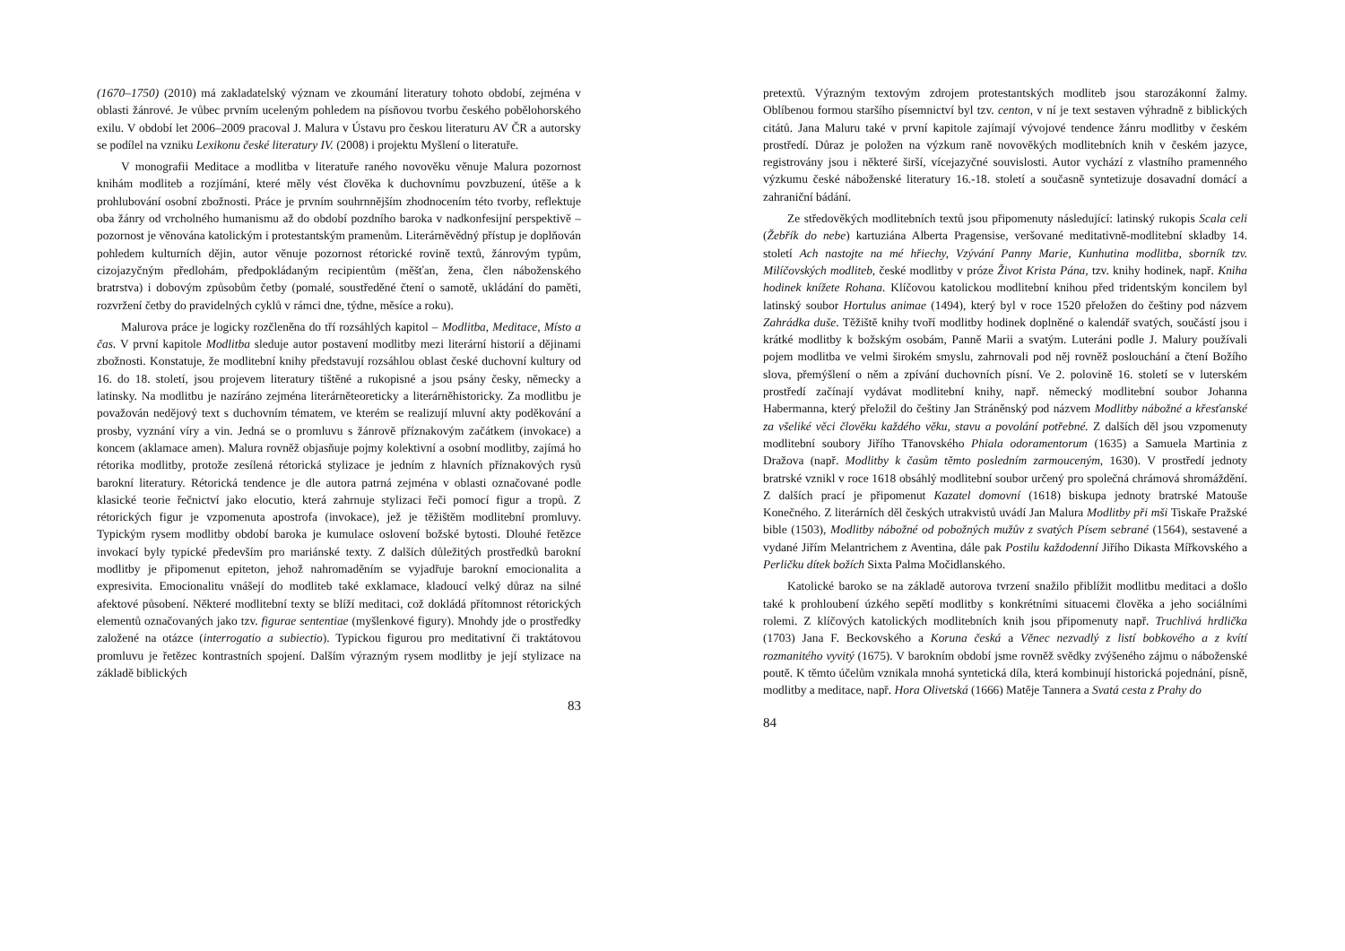(1670–1750) (2010) má zakladatelský význam ve zkoumání literatury tohoto období, zejména v oblasti žánrové. Je vůbec prvním uceleným pohledem na písňovou tvorbu českého pobělohorského exilu. V období let 2006–2009 pracoval J. Malura v Ústavu pro českou literaturu AV ČR a autorsky se podílel na vzniku Lexikonu české literatury IV. (2008) i projektu Myšlení o literatuře.
V monografii Meditace a modlitba v literatuře raného novověku věnuje Malura pozornost knihám modliteb a rozjímání, které měly vést člověka k duchovnímu povzbuzení, útěše a k prohlubování osobní zbožnosti. Práce je prvním souhrnnějším zhodnocením této tvorby, reflektuje oba žánry od vrcholného humanismu až do období pozdního baroka v nadkonfesijní perspektivě – pozornost je věnována katolickým i protestantským pramenům. Literárněvědný přístup je doplňován pohledem kulturních dějin, autor věnuje pozornost rétorické rovině textů, žánrovým typům, cizojazyčným předlohám, předpokládaným recipientům (měšťan, žena, člen náboženského bratrstva) i dobovým způsobům četby (pomalé, soustředěné čtení o samotě, ukládání do paměti, rozvržení četby do pravidelných cyklů v rámci dne, týdne, měsíce a roku).
Malurova práce je logicky rozčleněna do tří rozsáhlých kapitol – Modlitba, Meditace, Místo a čas. V první kapitole Modlitba sleduje autor postavení modlitby mezi literární historií a dějinami zbožnosti. Konstatuje, že modlitební knihy představují rozsáhlou oblast české duchovní kultury od 16. do 18. století, jsou projevem literatury tištěné a rukopisné a jsou psány česky, německy a latinsky. Na modlitbu je nazíráno zejména literárněteoreticky a literárněhistoricky. Za modlitbu je považován nedějový text s duchovním tématem, ve kterém se realizují mluvní akty poděkování a prosby, vyznání víry a vin. Jedná se o promluvu s žánrově příznakovým začátkem (invokace) a koncem (aklamace amen). Malura rovněž objasňuje pojmy kolektivní a osobní modlitby, zajímá ho rétorika modlitby, protože zesílená rétorická stylizace je jedním z hlavních příznakových rysů barokní literatury. Rétorická tendence je dle autora patrná zejména v oblasti označované podle klasické teorie řečnictví jako elocutio, která zahrnuje stylizaci řeči pomocí figur a tropů. Z rétorických figur je vzpomenuta apostrofa (invokace), jež je těžištěm modlitební promluvy. Typickým rysem modlitby období baroka je kumulace oslovení božské bytosti. Dlouhé řetězce invokací byly typické především pro mariánské texty. Z dalších důležitých prostředků barokní modlitby je připomenut epiteton, jehož nahromaděním se vyjadřuje barokní emocionalita a expresivita. Emocionalitu vnášejí do modliteb také exklamace, kladoucí velký důraz na silné afektové působení. Některé modlitební texty se blíží meditaci, což dokládá přítomnost rétorických elementů označovaných jako tzv. figurae sententiae (myšlenkové figury). Mnohdy jde o prostředky založené na otázce (interrogatio a subiectio). Typickou figurou pro meditativní či traktátovou promluvu je řetězec kontrastních spojení. Dalším výrazným rysem modlitby je její stylizace na základě biblických
83
pretextů. Výrazným textovým zdrojem protestantských modliteb jsou starozákonní žalmy. Oblíbenou formou staršího písemnictví byl tzv. centon, v ní je text sestaven výhradně z biblických citátů. Jana Maluru také v první kapitole zajímají vývojové tendence žánru modlitby v českém prostředí. Důraz je položen na výzkum raně novověkých modlitebních knih v českém jazyce, registrovány jsou i některé širší, vícejazyčné souvislosti. Autor vychází z vlastního pramenného výzkumu české náboženské literatury 16.-18. století a současně syntetizuje dosavadní domácí a zahraniční bádání.
Ze středověkých modlitebních textů jsou připomenuty následující: latinský rukopis Scala celi (Žebřík do nebe) kartuziána Alberta Pragensise, veršované meditativně-modlitební skladby 14. století Ach nastojte na mé hřiechy, Vzývání Panny Marie, Kunhutina modlitba, sborník tzv. Milíčovských modliteb, české modlitby v próze Život Krista Pána, tzv. knihy hodinek, např. Kniha hodinek knížete Rohana. Klíčovou katolickou modlitební knihou před tridentským koncilem byl latinský soubor Hortulus animae (1494), který byl v roce 1520 přeložen do češtiny pod názvem Zahrádka duše. Těžiště knihy tvoří modlitby hodinek doplněné o kalendář svatých, součástí jsou i krátké modlitby k božským osobám, Panně Marii a svatým. Luteráni podle J. Malury používali pojem modlitba ve velmi širokém smyslu, zahrnovali pod něj rovněž poslouchání a čtení Božího slova, přemýšlení o něm a zpívání duchovních písní. Ve 2. polovině 16. století se v luterském prostředí začínají vydávat modlitební knihy, např. německý modlitební soubor Johanna Habermanna, který přeložil do češtiny Jan Stráněnský pod názvem Modlitby nábožné a křesťanské za všeliké věci člověku každého věku, stavu a povolání potřebné. Z dalších děl jsou vzpomenuty modlitební soubory Jiřího Třanovského Phiala odoramentorum (1635) a Samuela Martinia z Dražova (např. Modlitby k časům těmto posledním zarmouceným, 1630). V prostředí jednoty bratrské vznikl v roce 1618 obsáhlý modlitební soubor určený pro společná chrámová shromáždění. Z dalších prací je připomenut Kazatel domovní (1618) biskupa jednoty bratrské Matouše Konečného. Z literárních děl českých utrakvistů uvádí Jan Malura Modlitby při mši Tiskaře Pražské bible (1503), Modlitby nábožné od pobožných mužův z svatých Písem sebrané (1564), sestavené a vydané Jiřím Melantrichem z Aventina, dále pak Postilu každodenní Jiřího Dikasta Mířkovského a Perličku dítek božích Sixta Palma Močidlanského.
Katolické baroko se na základě autorova tvrzení snažilo přiblížit modlitbu meditaci a došlo také k prohloubení úzkého sepětí modlitby s konkrétními situacemi člověka a jeho sociálními rolemi. Z klíčových katolických modlitebních knih jsou připomenuty např. Truchlivá hrdlička (1703) Jana F. Beckovského a Koruna česká a Věnec nezvadlý z listí bobkového a z kvítí rozmanitého vyvitý (1675). V barokním období jsme rovněž svědky zvýšeného zájmu o náboženské poutě. K těmto účelům vznikala mnohá syntetická díla, která kombinují historická pojednání, písně, modlitby a meditace, např. Hora Olivetská (1666) Matěje Tannera a Svatá cesta z Prahy do
84